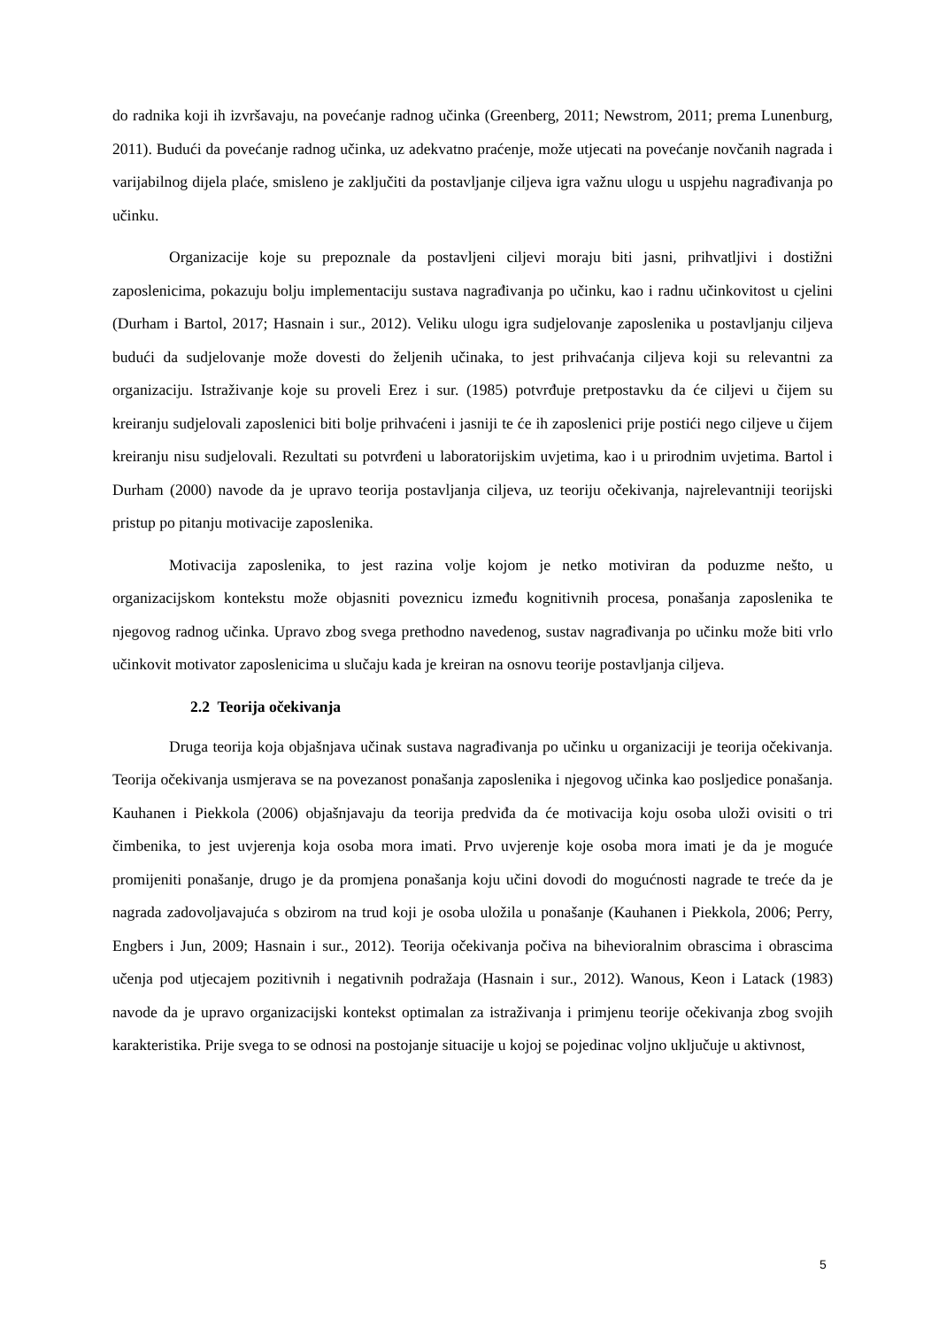do radnika koji ih izvršavaju, na povećanje radnog učinka (Greenberg, 2011; Newstrom, 2011; prema Lunenburg, 2011). Budući da povećanje radnog učinka, uz adekvatno praćenje, može utjecati na povećanje novčanih nagrada i varijabilnog dijela plaće, smisleno je zaključiti da postavljanje ciljeva igra važnu ulogu u uspjehu nagrađivanja po učinku.
Organizacije koje su prepoznale da postavljeni ciljevi moraju biti jasni, prihvatljivi i dostižni zaposlenicima, pokazuju bolju implementaciju sustava nagrađivanja po učinku, kao i radnu učinkovitost u cjelini (Durham i Bartol, 2017; Hasnain i sur., 2012). Veliku ulogu igra sudjelovanje zaposlenika u postavljanju ciljeva budući da sudjelovanje može dovesti do željenih učinaka, to jest prihvaćanja ciljeva koji su relevantni za organizaciju. Istraživanje koje su proveli Erez i sur. (1985) potvrđuje pretpostavku da će ciljevi u čijem su kreiranju sudjelovali zaposlenici biti bolje prihvaćeni i jasniji te će ih zaposlenici prije postići nego ciljeve u čijem kreiranju nisu sudjelovali. Rezultati su potvrđeni u laboratorijskim uvjetima, kao i u prirodnim uvjetima. Bartol i Durham (2000) navode da je upravo teorija postavljanja ciljeva, uz teoriju očekivanja, najrelevantniji teorijski pristup po pitanju motivacije zaposlenika.
Motivacija zaposlenika, to jest razina volje kojom je netko motiviran da poduzme nešto, u organizacijskom kontekstu može objasniti poveznicu između kognitivnih procesa, ponašanja zaposlenika te njegovog radnog učinka. Upravo zbog svega prethodno navedenog, sustav nagrađivanja po učinku može biti vrlo učinkovit motivator zaposlenicima u slučaju kada je kreiran na osnovu teorije postavljanja ciljeva.
2.2 Teorija očekivanja
Druga teorija koja objašnjava učinak sustava nagrađivanja po učinku u organizaciji je teorija očekivanja. Teorija očekivanja usmjerava se na povezanost ponašanja zaposlenika i njegovog učinka kao posljedice ponašanja. Kauhanen i Piekkola (2006) objašnjavaju da teorija predviđa da će motivacija koju osoba uloži ovisiti o tri čimbenika, to jest uvjerenja koja osoba mora imati. Prvo uvjerenje koje osoba mora imati je da je moguće promijeniti ponašanje, drugo je da promjena ponašanja koju učini dovodi do mogućnosti nagrade te treće da je nagrada zadovoljavajuća s obzirom na trud koji je osoba uložila u ponašanje (Kauhanen i Piekkola, 2006; Perry, Engbers i Jun, 2009; Hasnain i sur., 2012). Teorija očekivanja počiva na bihevioralnim obrascima i obrascima učenja pod utjecajem pozitivnih i negativnih podražaja (Hasnain i sur., 2012). Wanous, Keon i Latack (1983) navode da je upravo organizacijski kontekst optimalan za istraživanja i primjenu teorije očekivanja zbog svojih karakteristika. Prije svega to se odnosi na postojanje situacije u kojoj se pojedinac voljno uključuje u aktivnost,
5